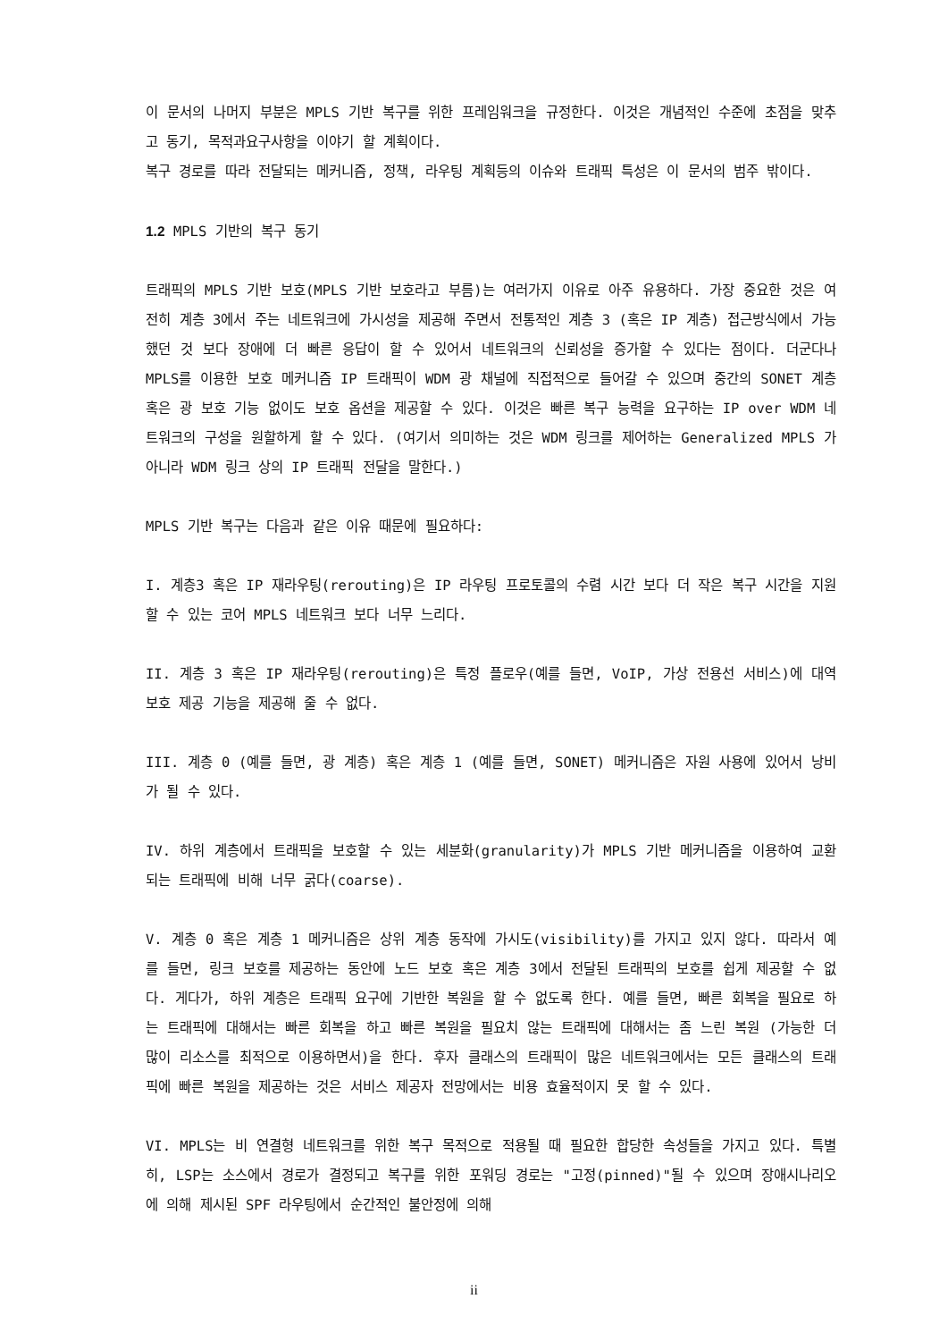이 문서의 나머지 부분은 MPLS 기반 복구를 위한 프레임워크을 규정한다. 이것은 개념적인 수준에 초점을 맞추고 동기, 목적과요구사항을 이야기 할 계획이다.
복구 경로를 따라 전달되는 메커니즘, 정책, 라우팅 계획등의 이슈와 트래픽 특성은 이 문서의 범주 밖이다.
1.2 MPLS 기반의 복구 동기
트래픽의 MPLS 기반 보호(MPLS 기반 보호라고 부름)는 여러가지 이유로 아주 유용하다. 가장 중요한 것은 여전히 계층 3에서 주는 네트워크에 가시성을 제공해 주면서 전통적인 계층 3 (혹은 IP 계층) 접근방식에서 가능했던 것 보다 장애에 더 빠른 응답이 할 수 있어서 네트워크의 신뢰성을 증가할 수 있다는 점이다. 더군다나 MPLS를 이용한 보호 메커니즘 IP 트래픽이 WDM 광 채널에 직접적으로 들어갈 수 있으며 중간의 SONET 계층 혹은 광 보호 기능 없이도 보호 옵션을 제공할 수 있다. 이것은 빠른 복구 능력을 요구하는 IP over WDM 네트워크의 구성을 원할하게 할 수 있다. (여기서 의미하는 것은 WDM 링크를 제어하는 Generalized MPLS 가 아니라 WDM 링크 상의 IP 트래픽 전달을 말한다.)
MPLS 기반 복구는 다음과 같은 이유 때문에 필요하다:
I. 계층3 혹은 IP 재라우팅(rerouting)은 IP 라우팅 프로토콜의 수렴 시간 보다 더 작은 복구 시간을 지원할 수 있는 코어 MPLS 네트워크 보다 너무 느리다.
II. 계층 3 혹은 IP 재라우팅(rerouting)은 특정 플로우(예를 들면, VoIP, 가상 전용선 서비스)에 대역 보호 제공 기능을 제공해 줄 수 없다.
III. 계층 0 (예를 들면, 광 계층) 혹은 계층 1 (예를 들면, SONET) 메커니즘은 자원 사용에 있어서 낭비가 될 수 있다.
IV. 하위 계층에서 트래픽을 보호할 수 있는 세분화(granularity)가 MPLS 기반 메커니즘을 이용하여 교환 되는 트래픽에 비해 너무 굵다(coarse).
V. 계층 0 혹은 계층 1 메커니즘은 상위 계층 동작에 가시도(visibility)를 가지고 있지 않다. 따라서 예를 들면, 링크 보호를 제공하는 동안에 노드 보호 혹은 계층 3에서 전달된 트래픽의 보호를 쉽게 제공할 수 없다. 게다가, 하위 계층은 트래픽 요구에 기반한 복원을 할 수 없도록 한다. 예를 들면, 빠른 회복을 필요로 하는 트래픽에 대해서는 빠른 회복을 하고 빠른 복원을 필요치 않는 트래픽에 대해서는 좀 느린 복원 (가능한 더 많이 리소스를 최적으로 이용하면서)을 한다. 후자 클래스의 트래픽이 많은 네트워크에서는 모든 클래스의 트래픽에 빠른 복원을 제공하는 것은 서비스 제공자 전망에서는 비용 효율적이지 못 할 수 있다.
VI. MPLS는 비 연결형 네트워크를 위한 복구 목적으로 적용될 때 필요한 합당한 속성들을 가지고 있다. 특별히, LSP는 소스에서 경로가 결정되고 복구를 위한 포워딩 경로는 "고정(pinned)"될 수 있으며 장애시나리오에 의해 제시된 SPF 라우팅에서 순간적인 불안정에 의해
ii